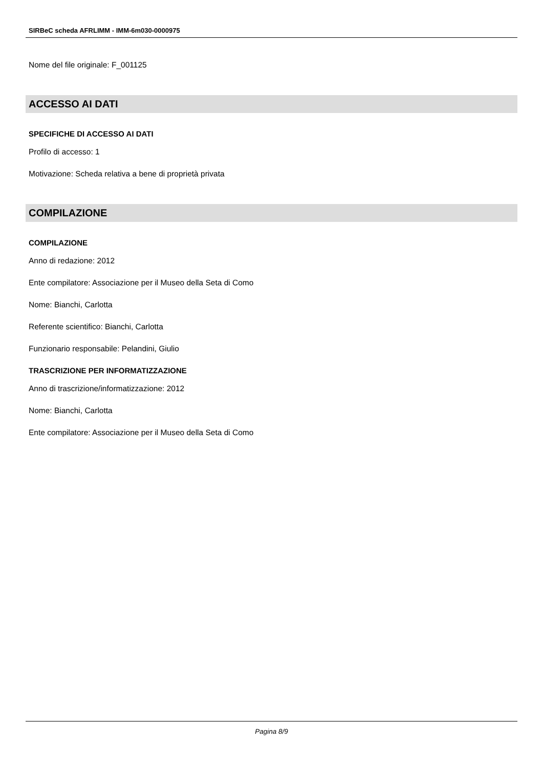SIRBeC scheda AFRLIMM - IMM-6m030-0000975
Nome del file originale: F_001125
ACCESSO AI DATI
SPECIFICHE DI ACCESSO AI DATI
Profilo di accesso: 1
Motivazione: Scheda relativa a bene di proprietà privata
COMPILAZIONE
COMPILAZIONE
Anno di redazione: 2012
Ente compilatore: Associazione per il Museo della Seta di Como
Nome: Bianchi, Carlotta
Referente scientifico: Bianchi, Carlotta
Funzionario responsabile: Pelandini, Giulio
TRASCRIZIONE PER INFORMATIZZAZIONE
Anno di trascrizione/informatizzazione: 2012
Nome: Bianchi, Carlotta
Ente compilatore: Associazione per il Museo della Seta di Como
Pagina 8/9